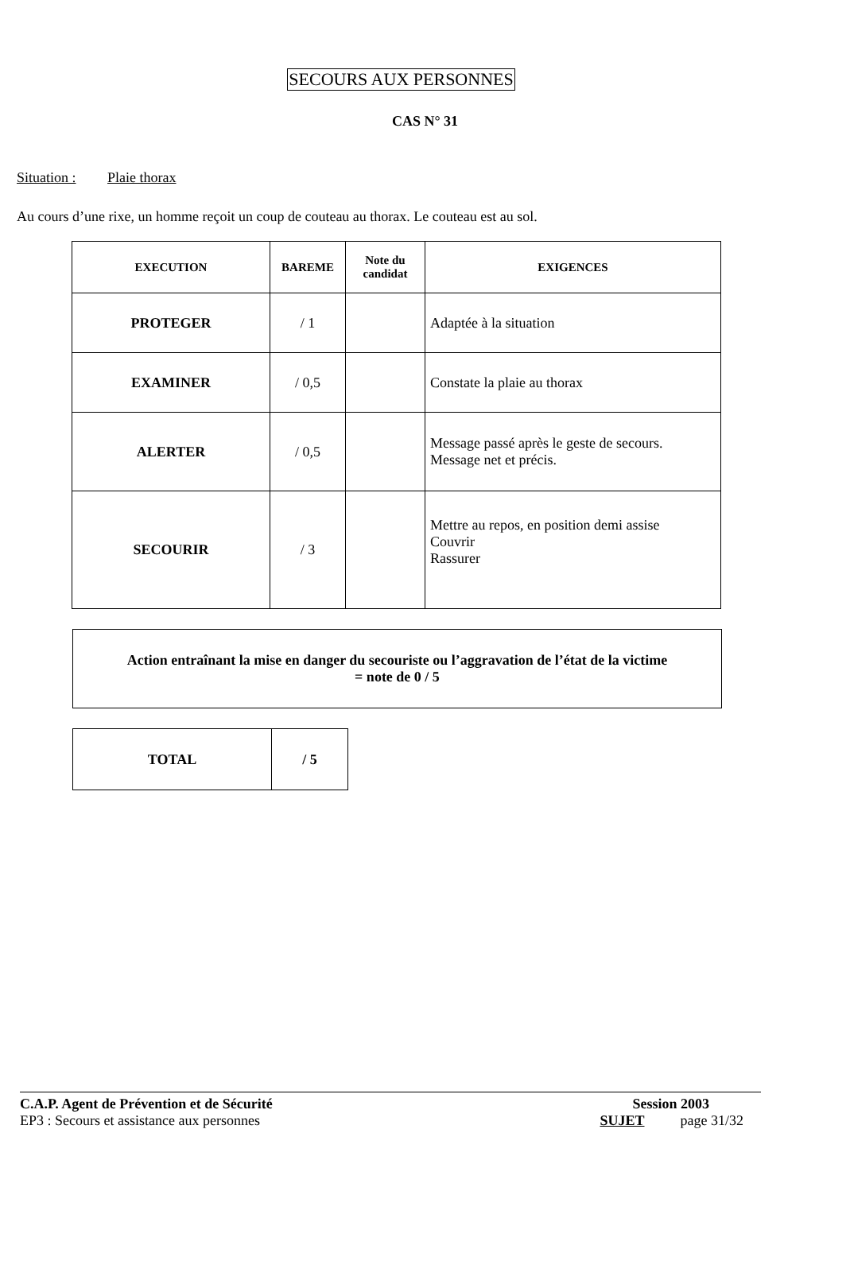SECOURS AUX PERSONNES
CAS N° 31
Situation : Plaie thorax
Au cours d’une rixe, un homme reçoit un coup de couteau au thorax. Le couteau est au sol.
| EXECUTION | BAREME | Note du candidat | EXIGENCES |
| --- | --- | --- | --- |
| PROTEGER | / 1 | | Adaptée à la situation |
| EXAMINER | / 0,5 | | Constate la plaie au thorax |
| ALERTER | / 0,5 | | Message passé après le geste de secours. Message net et précis. |
| SECOURIR | / 3 | | Mettre au repos, en position demi assise Couvrir Rassurer |
Action entraînant la mise en danger du secouriste ou l’aggravation de l’état de la victime
= note de 0 / 5
| TOTAL | / 5 |
C.A.P. Agent de Prévention et de Sécurité Session 2003
EP3 : Secours et assistance aux personnes SUJET page 31/32